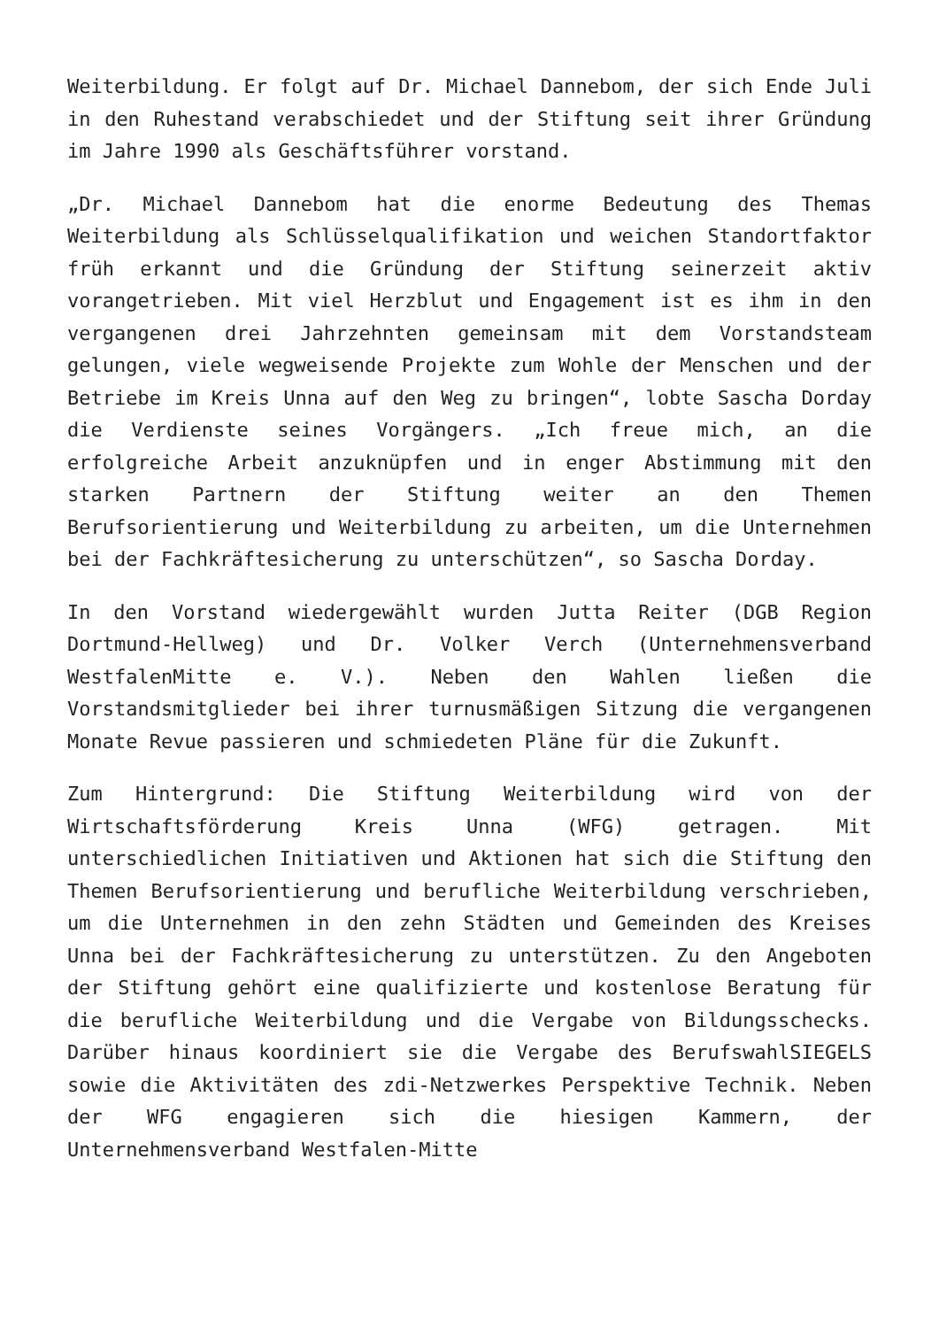Weiterbildung. Er folgt auf Dr. Michael Dannebom, der sich Ende Juli in den Ruhestand verabschiedet und der Stiftung seit ihrer Gründung im Jahre 1990 als Geschäftsführer vorstand.
„Dr. Michael Dannebom hat die enorme Bedeutung des Themas Weiterbildung als Schlüsselqualifikation und weichen Standortfaktor früh erkannt und die Gründung der Stiftung seinerzeit aktiv vorangetrieben. Mit viel Herzblut und Engagement ist es ihm in den vergangenen drei Jahrzehnten gemeinsam mit dem Vorstandsteam gelungen, viele wegweisende Projekte zum Wohle der Menschen und der Betriebe im Kreis Unna auf den Weg zu bringen“, lobte Sascha Dorday die Verdienste seines Vorgängers. „Ich freue mich, an die erfolgreiche Arbeit anzuknüpfen und in enger Abstimmung mit den starken Partnern der Stiftung weiter an den Themen Berufsorientierung und Weiterbildung zu arbeiten, um die Unternehmen bei der Fachkräftesicherung zu unterschützen“, so Sascha Dorday.
In den Vorstand wiedergewählt wurden Jutta Reiter (DGB Region Dortmund-Hellweg) und Dr. Volker Verch (Unternehmensverband WestfalenMitte e. V.). Neben den Wahlen ließen die Vorstandsmitglieder bei ihrer turnusmäßigen Sitzung die vergangenen Monate Revue passieren und schmiedeten Pläne für die Zukunft.
Zum Hintergrund: Die Stiftung Weiterbildung wird von der Wirtschaftsförderung Kreis Unna (WFG) getragen. Mit unterschiedlichen Initiativen und Aktionen hat sich die Stiftung den Themen Berufsorientierung und berufliche Weiterbildung verschrieben, um die Unternehmen in den zehn Städten und Gemeinden des Kreises Unna bei der Fachkräftesicherung zu unterstützen. Zu den Angeboten der Stiftung gehört eine qualifizierte und kostenlose Beratung für die berufliche Weiterbildung und die Vergabe von Bildungsschecks. Darüber hinaus koordiniert sie die Vergabe des BerufswahlSIEGELS sowie die Aktivitäten des zdi-Netzwerkes Perspektive Technik. Neben der WFG engagieren sich die hiesigen Kammern, der Unternehmensverband Westfalen-Mitte